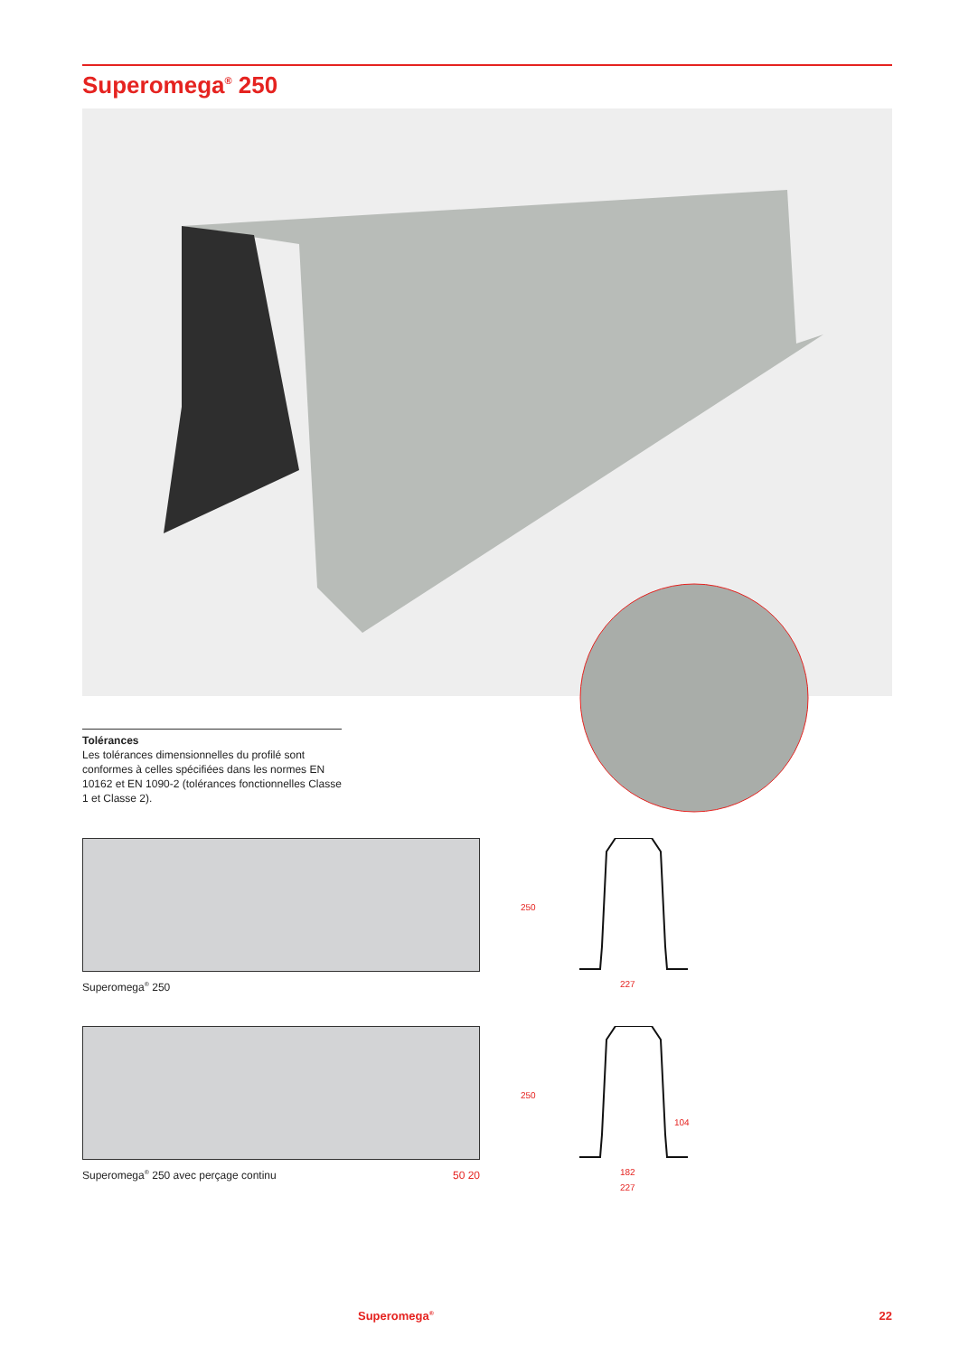Superomega<sup>®</sup> 250
Tolérances
Les tolérances dimensionnelles du profilé sont conformes à celles spécifiées dans les normes EN 10162 et EN 1090-2 (tolérances fonctionnelles Classe 1 et Classe 2).
Superomega<sup>®</sup> 250
250
227
Superomega<sup>®</sup> 250 avec perçage continu 50 20
250
104
182
227
Superomega<sup>®</sup> 22